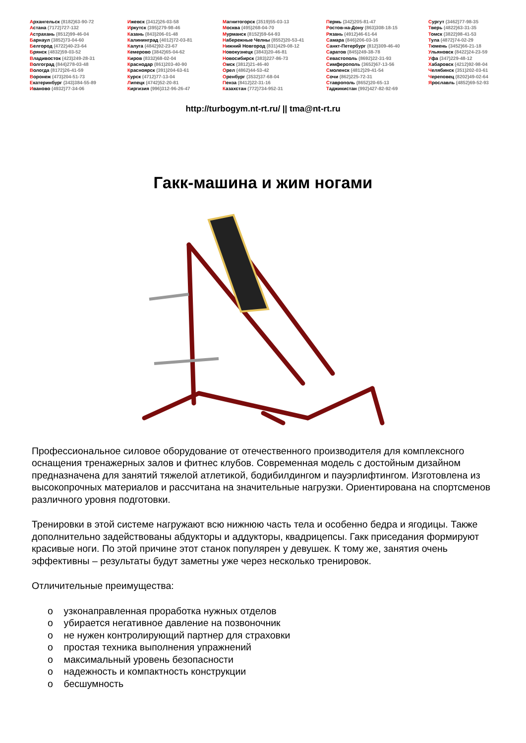Архангельск (8182)63-90-72
Астана (7172)727-132
Астрахань (8512)99-46-04
Барнаул (3852)73-04-60
Белгород (4722)40-23-64
Брянск (4832)59-03-52
Владивосток (423)249-28-31
Волгоград (844)278-03-48
Вологда (8172)26-41-59
Воронеж (473)204-51-73
Екатеринбург (343)384-55-89
Иваново (4932)77-34-06
Ижевск (3412)26-03-58
Иркутск (395)279-98-46
Казань (843)206-01-48
Калининград (4012)72-03-81
Калуга (4842)92-23-67
Кемерово (3842)65-04-62
Киров (8332)68-02-04
Краснодар (861)203-40-90
Красноярск (391)204-63-61
Курск (4712)77-13-04
Липецк (4742)52-20-81
Киргизия (996)312-96-26-47
Магнитогорск (3519)55-03-13
Москва (495)268-04-70
Мурманск (8152)59-64-93
Набережные Челны (8552)20-53-41
Нижний Новгород (831)429-08-12
Новокузнецк (3843)20-46-81
Новосибирск (383)227-86-73
Омск (3812)21-46-40
Орел (4862)44-53-42
Оренбург (3532)37-68-04
Пенза (8412)22-31-16
Казахстан (772)734-952-31
Пермь (342)205-81-47
Ростов-на-Дону (863)308-18-15
Рязань (4912)46-61-64
Самара (846)206-03-16
Санкт-Петербург (812)309-46-40
Саратов (845)249-38-78
Севастополь (8692)22-31-93
Симферополь (3652)67-13-56
Смоленск (4812)29-41-54
Сочи (862)225-72-31
Ставрополь (8652)20-65-13
Таджикистан (992)427-82-92-69
Сургут (3462)77-98-35
Тверь (4822)63-31-35
Томск (3822)98-41-53
Тула (4872)74-02-29
Тюмень (3452)66-21-18
Ульяновск (8422)24-23-59
Уфа (347)229-48-12
Хабаровск (4212)92-98-04
Челябинск (351)202-03-61
Череповец (8202)49-02-64
Ярославль (4852)69-52-93
http://turbogym.nt-rt.ru/ || tma@nt-rt.ru
Гакк-машина и жим ногами
Профессиональное силовое оборудование от отечественного производителя для комплексного оснащения тренажерных залов и фитнес клубов. Современная модель с достойным дизайном предназначена для занятий тяжелой атлетикой, бодибилдингом и пауэрлифтингом. Изготовлена из высокопрочных материалов и рассчитана на значительные нагрузки. Ориентирована на спортсменов различного уровня подготовки.
Тренировки в этой системе нагружают всю нижнюю часть тела и особенно бедра и ягодицы. Также дополнительно задействованы абдукторы и аддукторы, квадрицепсы. Гакк приседания формируют красивые ноги. По этой причине этот станок популярен у девушек. К тому же, занятия очень эффективны – результаты будут заметны уже через несколько тренировок.
Отличительные преимущества:
o узконаправленная проработка нужных отделов
o убирается негативное давление на позвоночник
o не нужен контролирующий партнер для страховки
o простая техника выполнения упражнений
o максимальный уровень безопасности
o надежность и компактность конструкции
o бесшумность